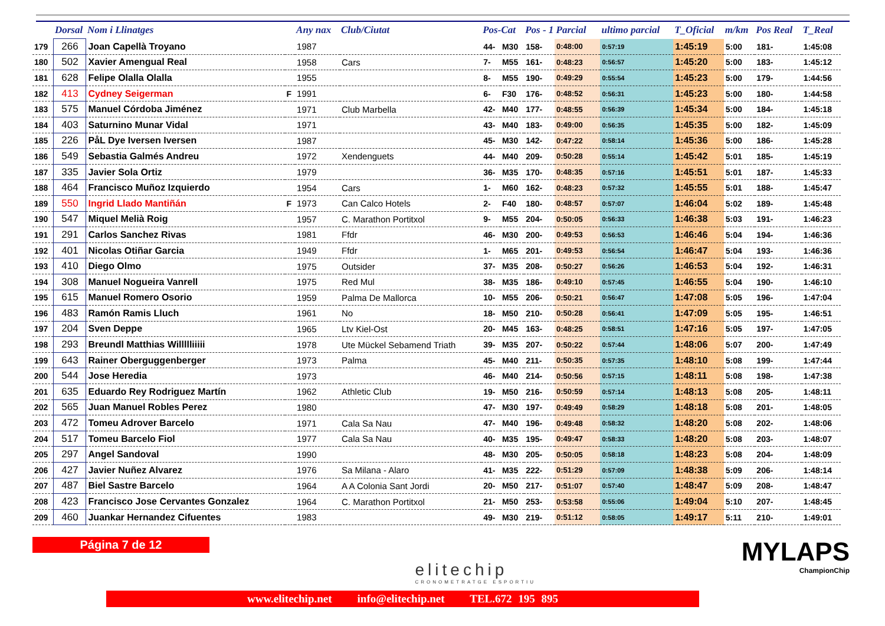| | Dorsal | Nom i Llinatges | | Any nax | Club/Ciutat | Pos-Cat | | Pos - 1 Parcial | | ultimo parcial | T_Oficial | m/km | Pos Real | T_Real |
| --- | --- | --- | --- | --- | --- | --- | --- | --- | --- | --- | --- | --- | --- | --- |
| 179 | 266 | Joan Capellà Troyano | | 1987 | | 44- | M30 | 158- | 0:48:00 | 0:57:19 | 1:45:19 | 5:00 | 181- | 1:45:08 |
| 180 | 502 | Xavier Amengual Real | | 1958 | Cars | 7- | M55 | 161- | 0:48:23 | 0:56:57 | 1:45:20 | 5:00 | 183- | 1:45:12 |
| 181 | 628 | Felipe Olalla Olalla | | 1955 | | 8- | M55 | 190- | 0:49:29 | 0:55:54 | 1:45:23 | 5:00 | 179- | 1:44:56 |
| 182 | 413 | Cydney Seigerman | F | 1991 | | 6- | F30 | 176- | 0:48:52 | 0:56:31 | 1:45:23 | 5:00 | 180- | 1:44:58 |
| 183 | 575 | Manuel Córdoba Jiménez | | 1971 | Club Marbella | 42- | M40 | 177- | 0:48:55 | 0:56:39 | 1:45:34 | 5:00 | 184- | 1:45:18 |
| 184 | 403 | Saturnino Munar Vidal | | 1971 | | 43- | M40 | 183- | 0:49:00 | 0:56:35 | 1:45:35 | 5:00 | 182- | 1:45:09 |
| 185 | 226 | PåL Dye Iversen Iversen | | 1987 | | 45- | M30 | 142- | 0:47:22 | 0:58:14 | 1:45:36 | 5:00 | 186- | 1:45:28 |
| 186 | 549 | Sebastia Galmés Andreu | | 1972 | Xendenguets | 44- | M40 | 209- | 0:50:28 | 0:55:14 | 1:45:42 | 5:01 | 185- | 1:45:19 |
| 187 | 335 | Javier Sola Ortiz | | 1979 | | 36- | M35 | 170- | 0:48:35 | 0:57:16 | 1:45:51 | 5:01 | 187- | 1:45:33 |
| 188 | 464 | Francisco Muñoz Izquierdo | | 1954 | Cars | 1- | M60 | 162- | 0:48:23 | 0:57:32 | 1:45:55 | 5:01 | 188- | 1:45:47 |
| 189 | 550 | Ingrid Llado Mantiñán | F | 1973 | Can Calco Hotels | 2- | F40 | 180- | 0:48:57 | 0:57:07 | 1:46:04 | 5:02 | 189- | 1:45:48 |
| 190 | 547 | Miquel Melià Roig | | 1957 | C. Marathon Portitxol | 9- | M55 | 204- | 0:50:05 | 0:56:33 | 1:46:38 | 5:03 | 191- | 1:46:23 |
| 191 | 291 | Carlos Sanchez Rivas | | 1981 | Ffdr | 46- | M30 | 200- | 0:49:53 | 0:56:53 | 1:46:46 | 5:04 | 194- | 1:46:36 |
| 192 | 401 | Nicolas Otiñar Garcia | | 1949 | Ffdr | 1- | M65 | 201- | 0:49:53 | 0:56:54 | 1:46:47 | 5:04 | 193- | 1:46:36 |
| 193 | 410 | Diego Olmo | | 1975 | Outsider | 37- | M35 | 208- | 0:50:27 | 0:56:26 | 1:46:53 | 5:04 | 192- | 1:46:31 |
| 194 | 308 | Manuel Nogueira Vanrell | | 1975 | Red Mul | 38- | M35 | 186- | 0:49:10 | 0:57:45 | 1:46:55 | 5:04 | 190- | 1:46:10 |
| 195 | 615 | Manuel Romero Osorio | | 1959 | Palma De Mallorca | 10- | M55 | 206- | 0:50:21 | 0:56:47 | 1:47:08 | 5:05 | 196- | 1:47:04 |
| 196 | 483 | Ramón Ramis Lluch | | 1961 | No | 18- | M50 | 210- | 0:50:28 | 0:56:41 | 1:47:09 | 5:05 | 195- | 1:46:51 |
| 197 | 204 | Sven Deppe | | 1965 | Ltv Kiel-Ost | 20- | M45 | 163- | 0:48:25 | 0:58:51 | 1:47:16 | 5:05 | 197- | 1:47:05 |
| 198 | 293 | Breundl Matthias Willllliiiii | | 1978 | Ute Mückel Sebamend Triath | 39- | M35 | 207- | 0:50:22 | 0:57:44 | 1:48:06 | 5:07 | 200- | 1:47:49 |
| 199 | 643 | Rainer Oberguggenberger | | 1973 | Palma | 45- | M40 | 211- | 0:50:35 | 0:57:35 | 1:48:10 | 5:08 | 199- | 1:47:44 |
| 200 | 544 | Jose Heredia | | 1973 | | 46- | M40 | 214- | 0:50:56 | 0:57:15 | 1:48:11 | 5:08 | 198- | 1:47:38 |
| 201 | 635 | Eduardo Rey Rodriguez Martín | | 1962 | Athletic Club | 19- | M50 | 216- | 0:50:59 | 0:57:14 | 1:48:13 | 5:08 | 205- | 1:48:11 |
| 202 | 565 | Juan Manuel Robles Perez | | 1980 | | 47- | M30 | 197- | 0:49:49 | 0:58:29 | 1:48:18 | 5:08 | 201- | 1:48:05 |
| 203 | 472 | Tomeu Adrover Barcelo | | 1971 | Cala Sa Nau | 47- | M40 | 196- | 0:49:48 | 0:58:32 | 1:48:20 | 5:08 | 202- | 1:48:06 |
| 204 | 517 | Tomeu Barcelo Fiol | | 1977 | Cala Sa Nau | 40- | M35 | 195- | 0:49:47 | 0:58:33 | 1:48:20 | 5:08 | 203- | 1:48:07 |
| 205 | 297 | Angel Sandoval | | 1990 | | 48- | M30 | 205- | 0:50:05 | 0:58:18 | 1:48:23 | 5:08 | 204- | 1:48:09 |
| 206 | 427 | Javier Nuñez Alvarez | | 1976 | Sa Milana - Alaro | 41- | M35 | 222- | 0:51:29 | 0:57:09 | 1:48:38 | 5:09 | 206- | 1:48:14 |
| 207 | 487 | Biel Sastre Barcelo | | 1964 | A A Colonia Sant Jordi | 20- | M50 | 217- | 0:51:07 | 0:57:40 | 1:48:47 | 5:09 | 208- | 1:48:47 |
| 208 | 423 | Francisco Jose Cervantes Gonzalez | | 1964 | C. Marathon Portitxol | 21- | M50 | 253- | 0:53:58 | 0:55:06 | 1:49:04 | 5:10 | 207- | 1:48:45 |
| 209 | 460 | Juankar Hernandez Cifuentes | | 1983 | | 49- | M30 | 219- | 0:51:12 | 0:58:05 | 1:49:17 | 5:11 | 210- | 1:49:01 |
Página 7 de 12
elitechip
CRONOMETRATGE ESPORTIU
MYLAPS
ChampionChip
www.elitechip.net info@elitechip.net TEL.672 195 895